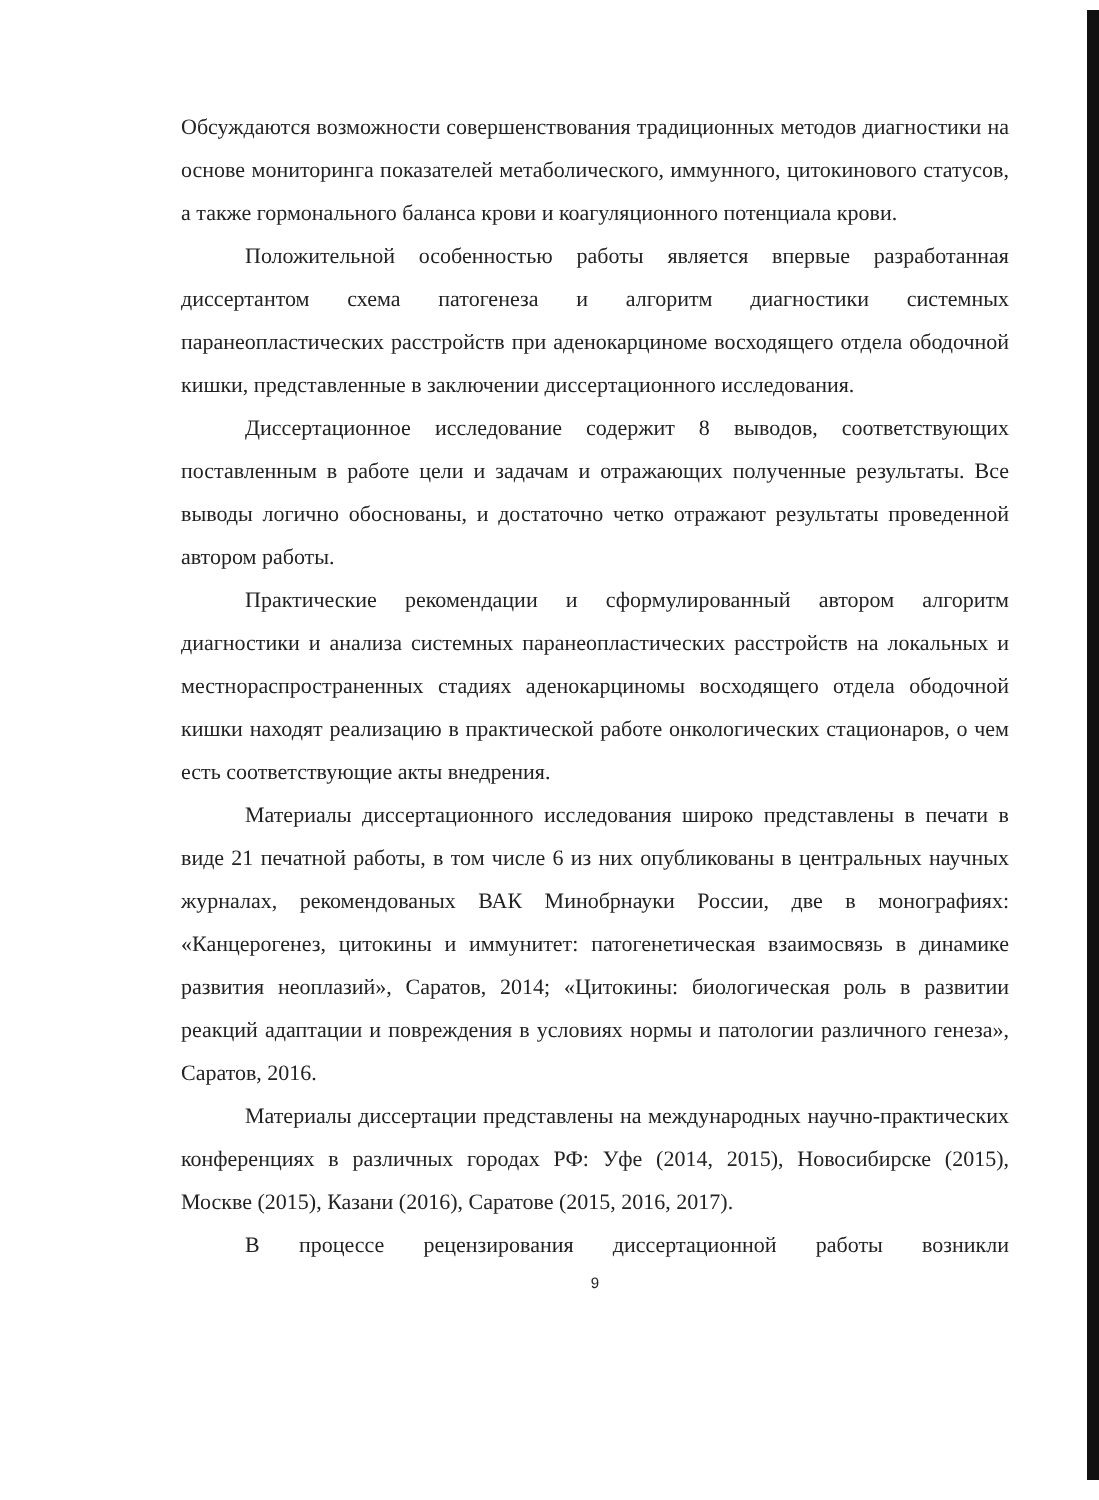Обсуждаются возможности совершенствования традиционных методов диагностики на основе мониторинга показателей метаболического, иммунного, цитокинового статусов, а также гормонального баланса крови и коагуляционного потенциала крови.
Положительной особенностью работы является впервые разработанная диссертантом схема патогенеза и алгоритм диагностики системных паранеопластических расстройств при аденокарциноме восходящего отдела ободочной кишки, представленные в заключении диссертационного исследования.
Диссертационное исследование содержит 8 выводов, соответствующих поставленным в работе цели и задачам и отражающих полученные результаты. Все выводы логично обоснованы, и достаточно четко отражают результаты проведенной автором работы.
Практические рекомендации и сформулированный автором алгоритм диагностики и анализа системных паранеопластических расстройств на локальных и местнораспространенных стадиях аденокарциномы восходящего отдела ободочной кишки находят реализацию в практической работе онкологических стационаров, о чем есть соответствующие акты внедрения.
Материалы диссертационного исследования широко представлены в печати в виде 21 печатной работы, в том числе 6 из них опубликованы в центральных научных журналах, рекомендованых ВАК Минобрнауки России, две в монографиях: «Канцерогенез, цитокины и иммунитет: патогенетическая взаимосвязь в динамике развития неоплазий», Саратов, 2014; «Цитокины: биологическая роль в развитии реакций адаптации и повреждения в условиях нормы и патологии различного генеза», Саратов, 2016.
Материалы диссертации представлены на международных научно-практических конференциях в различных городах РФ: Уфе (2014, 2015), Новосибирске (2015), Москве (2015), Казани (2016), Саратове (2015, 2016, 2017).
В процессе рецензирования диссертационной работы возникли
9